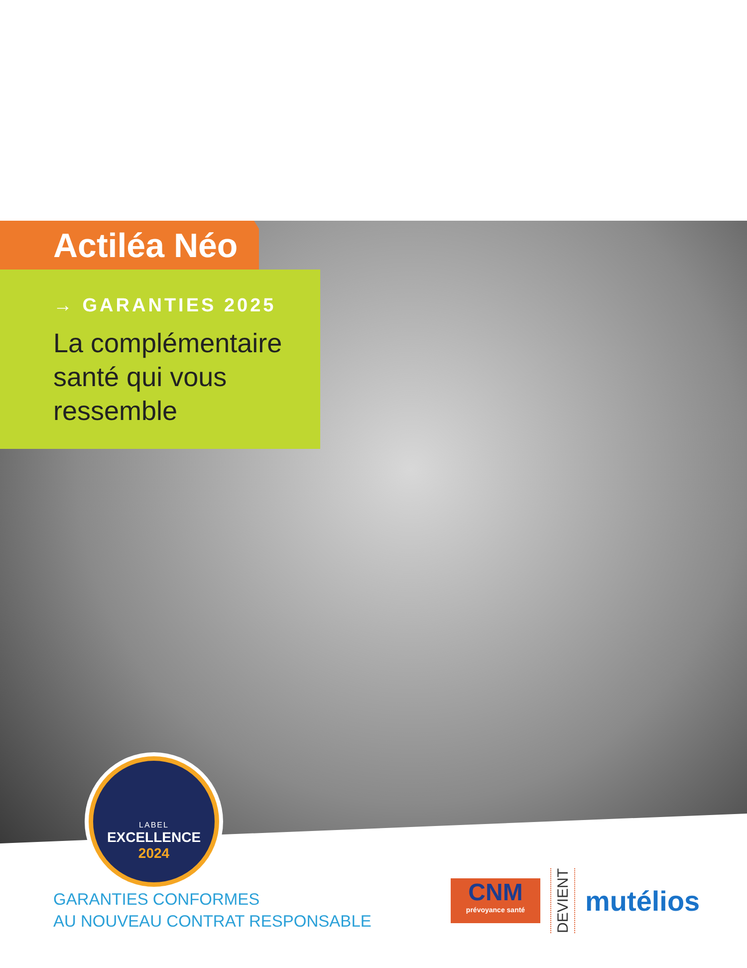Actiléa Néo
→ GARANTIES 2025
La complémentaire
santé qui vous
ressemble
LABEL
EXCELLENCE
2024
GARANTIES CONFORMES
AU NOUVEAU CONTRAT RESPONSABLE
CNM
prévoyance santé
DEVIENT
mutélios